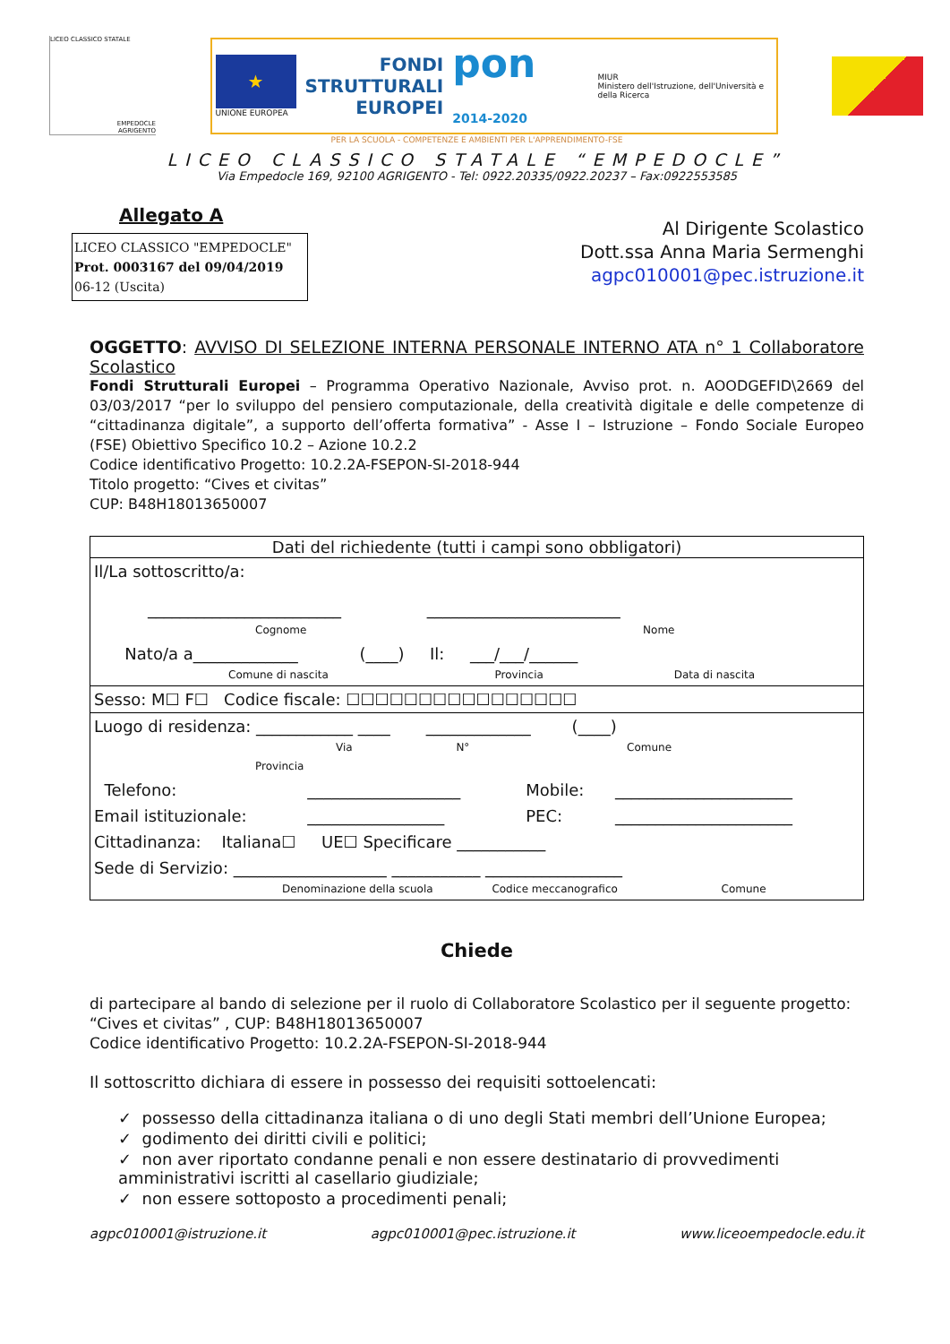LICEO CLASSICO STATALE
EMPEDOCLE
AGRIGENTO
★
UNIONE EUROPEA
FONDI
STRUTTURALI
EUROPEI
pon 2014-2020
MIUR
Ministero dell'Istruzione, dell'Università e della Ricerca
PER LA SCUOLA - COMPETENZE E AMBIENTI PER L'APPRENDIMENTO-FSE
LICEO CLASSICO STATALE “EMPEDOCLE”
Via Empedocle 169, 92100 AGRIGENTO - Tel: 0922.20335/0922.20237 – Fax:0922553585
Allegato A
LICEO CLASSICO "EMPEDOCLE"
Prot. 0003167 del 09/04/2019
06-12 (Uscita)
Al Dirigente Scolastico
Dott.ssa Anna Maria Sermenghi
agpc010001@pec.istruzione.it
OGGETTO: AVVISO DI SELEZIONE INTERNA PERSONALE INTERNO ATA n° 1 Collaboratore Scolastico
Fondi Strutturali Europei – Programma Operativo Nazionale, Avviso prot. n. AOODGEFID\2669 del 03/03/2017 “per lo sviluppo del pensiero computazionale, della creatività digitale e delle competenze di “cittadinanza digitale”, a supporto dell’offerta formativa” - Asse I – Istruzione – Fondo Sociale Europeo (FSE) Obiettivo Specifico 10.2 – Azione 10.2.2
Codice identificativo Progetto: 10.2.2A-FSEPON-SI-2018-944
Titolo progetto: “Cives et civitas”
CUP: B48H18013650007
| Dati del richiedente (tutti i campi sono obbligatori) | | | |
| --- | --- | --- | --- |
| Il/La sottoscritto/a: ________________________ ________________________ Cognome Nome | | | |
| Nato/a a_____________ (____) Il: ___/___/______ Comune di nascita Provincia Data di nascita | | | |
| Sesso: M☐ F☐ Codice fiscale: ☐☐☐☐☐☐☐☐☐☐☐☐☐☐☐☐ | | | |
| Luogo di residenza: ____________ ____ _____________ (____) Via N° Comune Provincia | | | |
| Telefono: | ___________________ | Mobile: | ______________________ |
| Email istituzionale: | _________________ | PEC: | ______________________ |
| Cittadinanza: Italiana☐ UE☐ Specificare ___________ | | | |
| Sede di Servizio: ___________________ ___________ _________________ Denominazione della scuola Codice meccanografico Comune | | | |
Chiede
di partecipare al bando di selezione per il ruolo di Collaboratore Scolastico per il seguente progetto:
“Cives et civitas” , CUP: B48H18013650007
Codice identificativo Progetto: 10.2.2A-FSEPON-SI-2018-944
Il sottoscritto dichiara di essere in possesso dei requisiti sottoelencati:
✓ possesso della cittadinanza italiana o di uno degli Stati membri dell’Unione Europea;
✓ godimento dei diritti civili e politici;
✓ non aver riportato condanne penali e non essere destinatario di provvedimenti amministrativi iscritti al casellario giudiziale;
✓ non essere sottoposto a procedimenti penali;
agpc010001@istruzione.it agpc010001@pec.istruzione.it www.liceoempedocle.edu.it